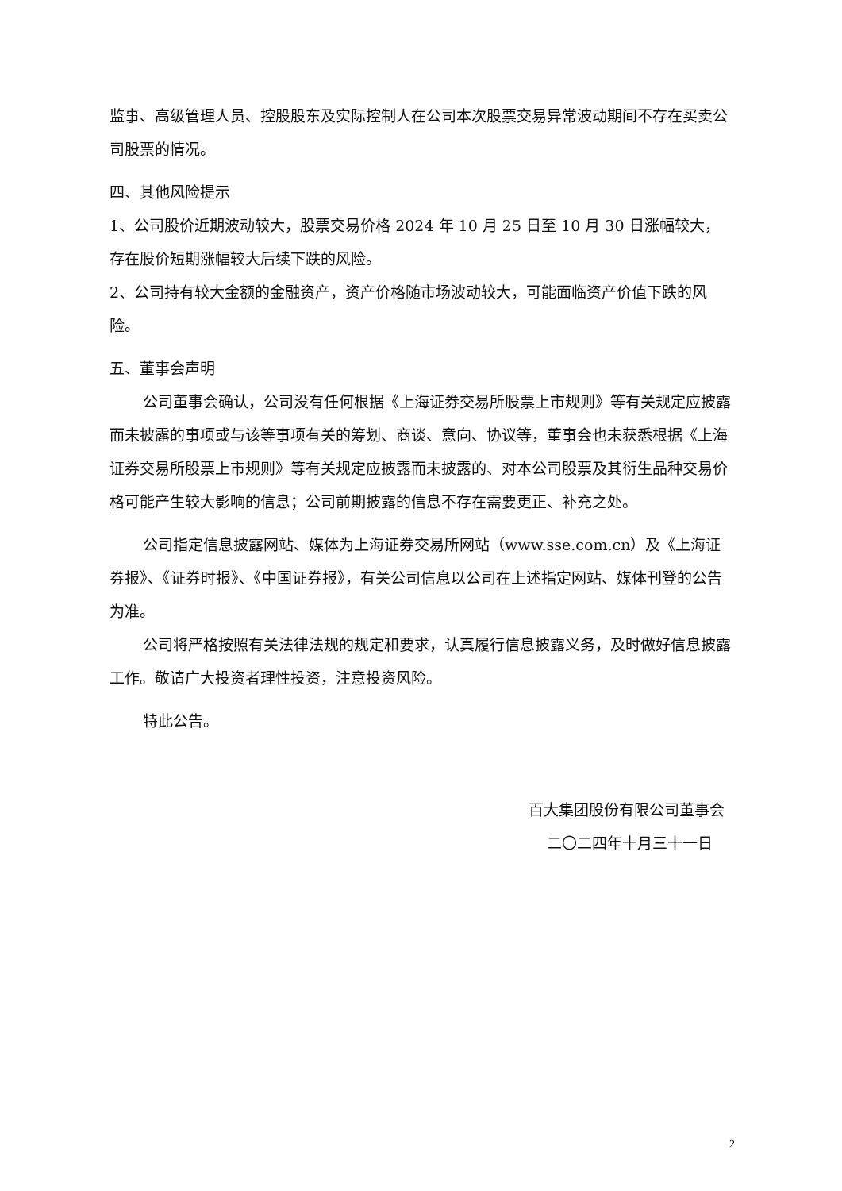监事、高级管理人员、控股股东及实际控制人在公司本次股票交易异常波动期间不存在买卖公司股票的情况。
四、其他风险提示
1、公司股价近期波动较大，股票交易价格 2024 年 10 月 25 日至 10 月 30 日涨幅较大，存在股价短期涨幅较大后续下跌的风险。
2、公司持有较大金额的金融资产，资产价格随市场波动较大，可能面临资产价值下跌的风险。
五、董事会声明
公司董事会确认，公司没有任何根据《上海证券交易所股票上市规则》等有关规定应披露而未披露的事项或与该等事项有关的筹划、商谈、意向、协议等，董事会也未获悉根据《上海证券交易所股票上市规则》等有关规定应披露而未披露的、对本公司股票及其衍生品种交易价格可能产生较大影响的信息；公司前期披露的信息不存在需要更正、补充之处。
公司指定信息披露网站、媒体为上海证券交易所网站（www.sse.com.cn）及《上海证券报》、《证券时报》、《中国证券报》，有关公司信息以公司在上述指定网站、媒体刊登的公告为准。
公司将严格按照有关法律法规的规定和要求，认真履行信息披露义务，及时做好信息披露工作。敬请广大投资者理性投资，注意投资风险。
特此公告。
百大集团股份有限公司董事会
二〇二四年十月三十一日
2